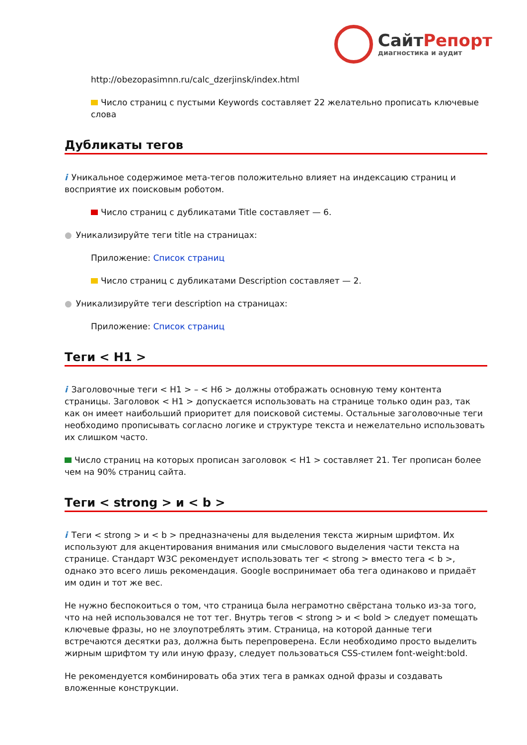СайтРепорт
диагностика и аудит
http://obezopasimnn.ru/calc_dzerjinsk/index.html
Число страниц с пустыми Keywords составляет 22 желательно прописать ключевые слова
Дубликаты тегов
i Уникальное содержимое мета-тегов положительно влияет на индексацию страниц и восприятие их поисковым роботом.
Число страниц с дубликатами Title составляет — 6.
● Уникализируйте теги title на страницах:
Приложение: Список страниц
Число страниц с дубликатами Description составляет — 2.
● Уникализируйте теги description на страницах:
Приложение: Список страниц
Теги < H1 >
i Заголовочные теги < H1 > – < H6 > должны отображать основную тему контента страницы. Заголовок < H1 > допускается использовать на странице только один раз, так как он имеет наибольший приоритет для поисковой системы. Остальные заголовочные теги необходимо прописывать согласно логике и структуре текста и нежелательно использовать их слишком часто.
Число страниц на которых прописан заголовок < H1 > составляет 21. Тег прописан более чем на 90% страниц сайта.
Теги < strong > и < b >
i Теги < strong > и < b > предназначены для выделения текста жирным шрифтом. Их используют для акцентирования внимания или смыслового выделения части текста на странице. Стандарт W3C рекомендует использовать тег < strong > вместо тега < b >, однако это всего лишь рекомендация. Google воспринимает оба тега одинаково и придаёт им один и тот же вес.
Не нужно беспокоиться о том, что страница была неграмотно свёрстана только из-за того, что на ней использовался не тот тег. Внутрь тегов < strong > и < bold > следует помещать ключевые фразы, но не злоупотреблять этим. Страница, на которой данные теги встречаются десятки раз, должна быть перепроверена. Если необходимо просто выделить жирным шрифтом ту или иную фразу, следует пользоваться CSS-стилем font-weight:bold.
Не рекомендуется комбинировать оба этих тега в рамках одной фразы и создавать вложенные конструкции.